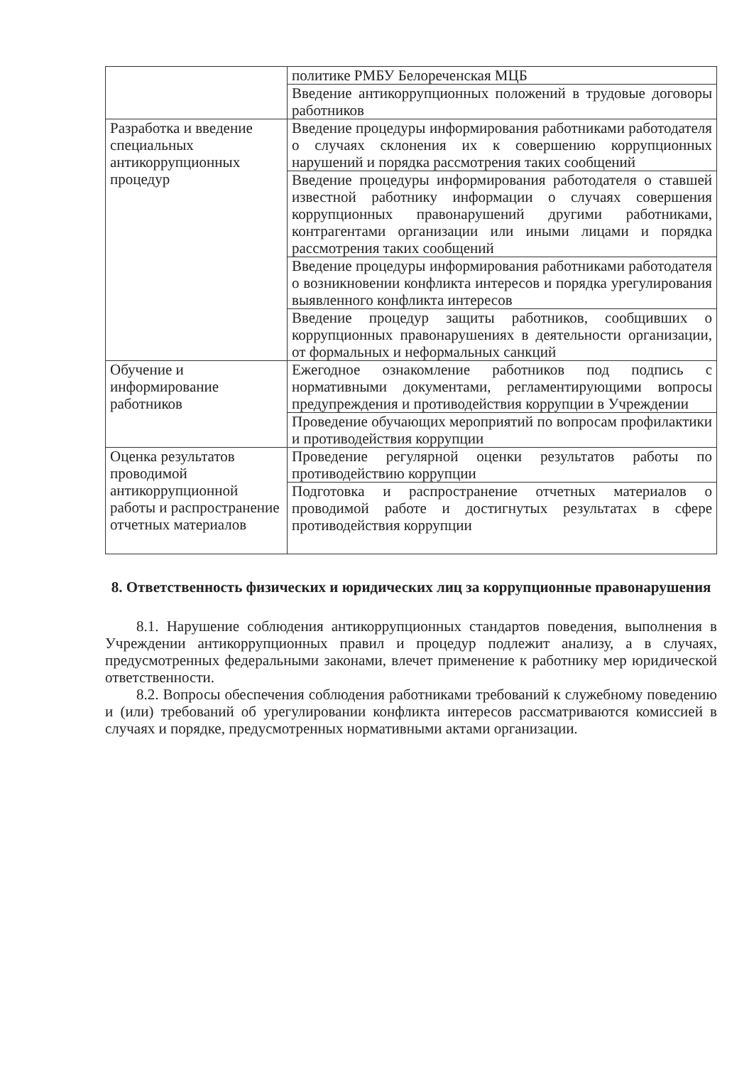| | политике РМБУ Белореченская МЦБ |
| | Введение антикоррупционных положений в трудовые договоры работников |
| Разработка и введение специальных антикоррупционных процедур | Введение процедуры информирования работниками работодателя о случаях склонения их к совершению коррупционных нарушений и порядка рассмотрения таких сообщений |
| | Введение процедуры информирования работодателя о ставшей известной работнику информации о случаях совершения коррупционных правонарушений другими работниками, контрагентами организации или иными лицами и порядка рассмотрения таких сообщений |
| | Введение процедуры информирования работниками работодателя о возникновении конфликта интересов и порядка урегулирования выявленного конфликта интересов |
| | Введение процедур защиты работников, сообщивших о коррупционных правонарушениях в деятельности организации, от формальных и неформальных санкций |
| Обучение и информирование работников | Ежегодное ознакомление работников под подпись с нормативными документами, регламентирующими вопросы предупреждения и противодействия коррупции в Учреждении |
| | Проведение обучающих мероприятий по вопросам профилактики и противодействия коррупции |
| Оценка результатов проводимой антикоррупционной работы и распространение отчетных материалов | Проведение регулярной оценки результатов работы по противодействию коррупции |
| | Подготовка и распространение отчетных материалов о проводимой работе и достигнутых результатах в сфере противодействия коррупции |
8. Ответственность физических и юридических лиц за коррупционные правонарушения
8.1. Нарушение соблюдения антикоррупционных стандартов поведения, выполнения в Учреждении антикоррупционных правил и процедур подлежит анализу, а в случаях, предусмотренных федеральными законами, влечет применение к работнику мер юридической ответственности.
8.2. Вопросы обеспечения соблюдения работниками требований к служебному поведению и (или) требований об урегулировании конфликта интересов рассматриваются комиссией в случаях и порядке, предусмотренных нормативными актами организации.